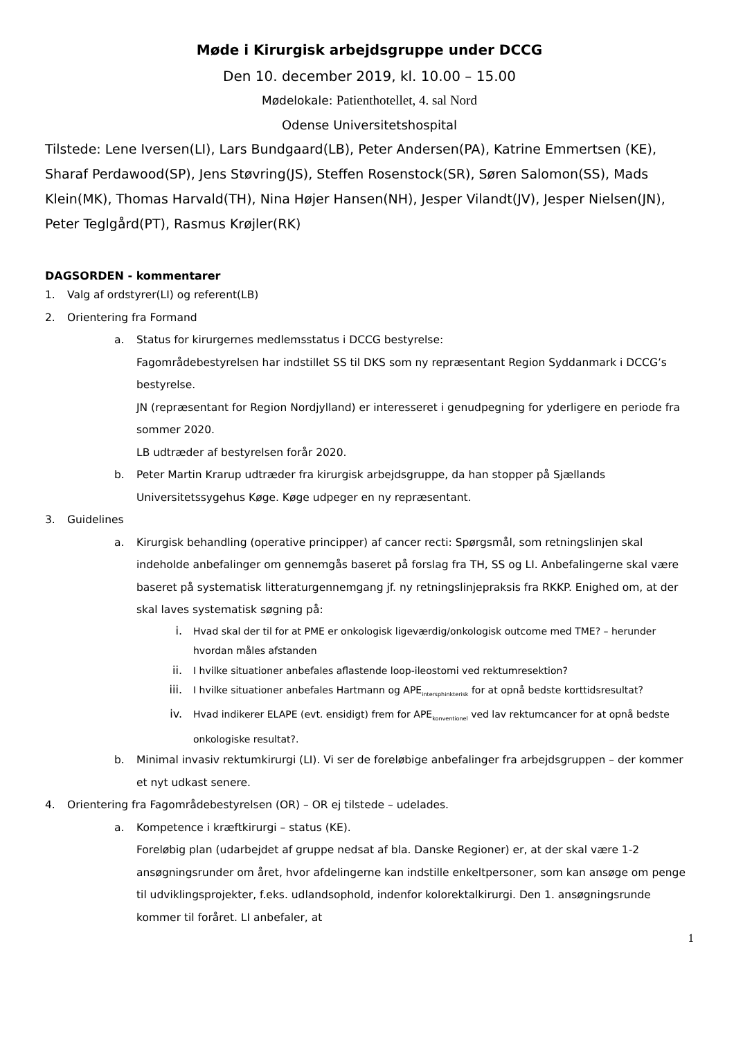Møde i Kirurgisk arbejdsgruppe under DCCG
Den 10. december 2019, kl. 10.00 – 15.00
Mødelokale: Patienthotellet, 4. sal Nord
Odense Universitetshospital
Tilstede: Lene Iversen(LI), Lars Bundgaard(LB), Peter Andersen(PA), Katrine Emmertsen (KE), Sharaf Perdawood(SP), Jens Støvring(JS), Steffen Rosenstock(SR), Søren Salomon(SS), Mads Klein(MK), Thomas Harvald(TH), Nina Højer Hansen(NH), Jesper Vilandt(JV), Jesper Nielsen(JN), Peter Teglgård(PT), Rasmus Krøjler(RK)
DAGSORDEN - kommentarer
1. Valg af ordstyrer(LI) og referent(LB)
2. Orientering fra Formand
a. Status for kirurgernes medlemsstatus i DCCG bestyrelse:
Fagområdebestyrelsen har indstillet SS til DKS som ny repræsentant Region Syddanmark i DCCG’s bestyrelse.
JN (repræsentant for Region Nordjylland) er interesseret i genudpegning for yderligere en periode fra sommer 2020.
LB udtræder af bestyrelsen forår 2020.
b. Peter Martin Krarup udtræder fra kirurgisk arbejdsgruppe, da han stopper på Sjællands Universitetssygehus Køge. Køge udpeger en ny repræsentant.
3. Guidelines
a. Kirurgisk behandling (operative principper) af cancer recti: Spørgsmål, som retningslinjen skal indeholde anbefalinger om gennemgås baseret på forslag fra TH, SS og LI. Anbefalingerne skal være baseret på systematisk litteraturgennemgang jf. ny retningslinjepraksis fra RKKP. Enighed om, at der skal laves systematisk søgning på:
i. Hvad skal der til for at PME er onkologisk ligeværdig/onkologisk outcome med TME? – herunder hvordan måles afstanden
ii. I hvilke situationer anbefales aflastende loop-ileostomi ved rektumresektion?
iii. I hvilke situationer anbefales Hartmann og APE<sub>intersphinkterisk</sub> for at opnå bedste korttidsresultat?
iv. Hvad indikerer ELAPE (evt. ensidigt) frem for APE<sub>konventionel</sub> ved lav rektumcancer for at opnå bedste onkologiske resultat?.
b. Minimal invasiv rektumkirurgi (LI). Vi ser de foreløbige anbefalinger fra arbejdsgruppen – der kommer et nyt udkast senere.
4. Orientering fra Fagområdebestyrelsen (OR) – OR ej tilstede – udelades.
a. Kompetence i kræftkirurgi – status (KE).
Foreløbig plan (udarbejdet af gruppe nedsat af bla. Danske Regioner) er, at der skal være 1-2 ansøgningsrunder om året, hvor afdelingerne kan indstille enkeltpersoner, som kan ansøge om penge til udviklingsprojekter, f.eks. udlandsophold, indenfor kolorektalkirurgi. Den 1. ansøgningsrunde kommer til foråret. LI anbefaler, at
1